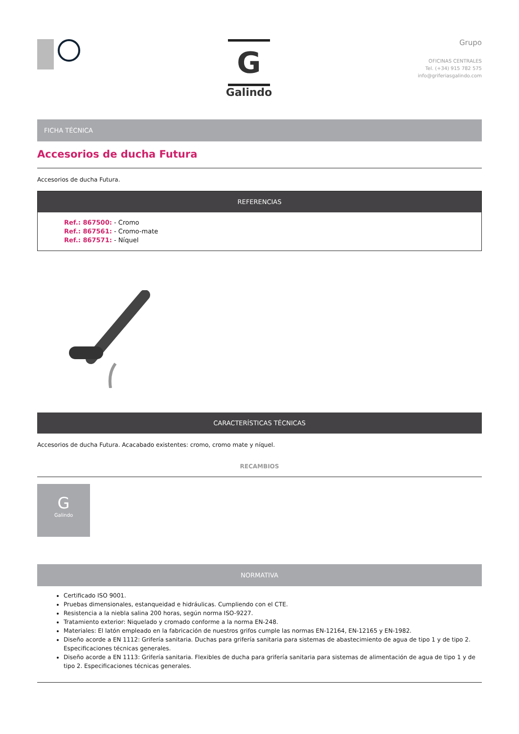G
Galindo
Grupo
OFICINAS CENTRALES
Tel. (+34) 915 782 575
info@griferiasgalindo.com
FICHA TÉCNICA
Accesorios de ducha Futura
Accesorios de ducha Futura.
REFERENCIAS
Ref.: 867500: - Cromo
Ref.: 867561: - Cromo-mate
Ref.: 867571: - Níquel
CARACTERÍSTICAS TÉCNICAS
Accesorios de ducha Futura. Acacabado existentes: cromo, cromo mate y níquel.
RECAMBIOS
G
Galindo
NORMATIVA
Certificado ISO 9001.
Pruebas dimensionales, estanqueidad e hidráulicas. Cumpliendo con el CTE.
Resistencia a la niebla salina 200 horas, según norma ISO-9227.
Tratamiento exterior: Niquelado y cromado conforme a la norma EN-248.
Materiales: El latón empleado en la fabricación de nuestros grifos cumple las normas EN-12164, EN-12165 y EN-1982.
Diseño acorde a EN 1112: Grifería sanitaria. Duchas para grifería sanitaria para sistemas de abastecimiento de agua de tipo 1 y de tipo 2. Especificaciones técnicas generales.
Diseño acorde a EN 1113: Grifería sanitaria. Flexibles de ducha para grifería sanitaria para sistemas de alimentación de agua de tipo 1 y de tipo 2. Especificaciones técnicas generales.